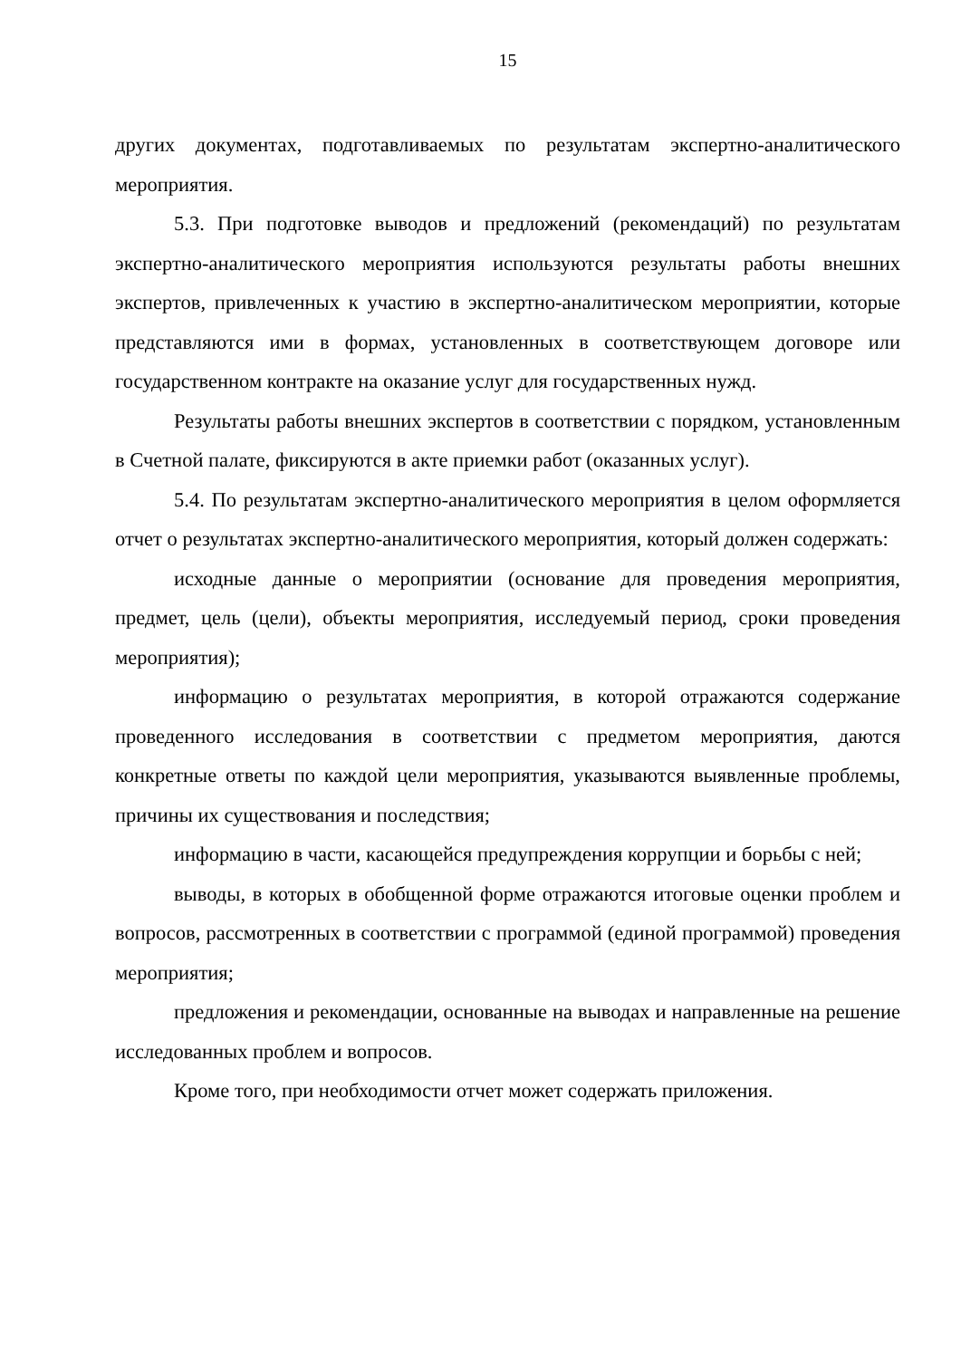15
других документах, подготавливаемых по результатам экспертно-аналитического мероприятия.
5.3. При подготовке выводов и предложений (рекомендаций) по результатам экспертно-аналитического мероприятия используются результаты работы внешних экспертов, привлеченных к участию в экспертно-аналитическом мероприятии, которые представляются ими в формах, установленных в соответствующем договоре или государственном контракте на оказание услуг для государственных нужд.
Результаты работы внешних экспертов в соответствии с порядком, установленным в Счетной палате, фиксируются в акте приемки работ (оказанных услуг).
5.4. По результатам экспертно-аналитического мероприятия в целом оформляется отчет о результатах экспертно-аналитического мероприятия, который должен содержать:
исходные данные о мероприятии (основание для проведения мероприятия, предмет, цель (цели), объекты мероприятия, исследуемый период, сроки проведения мероприятия);
информацию о результатах мероприятия, в которой отражаются содержание проведенного исследования в соответствии с предметом мероприятия, даются конкретные ответы по каждой цели мероприятия, указываются выявленные проблемы, причины их существования и последствия;
информацию в части, касающейся предупреждения коррупции и борьбы с ней;
выводы, в которых в обобщенной форме отражаются итоговые оценки проблем и вопросов, рассмотренных в соответствии с программой (единой программой) проведения мероприятия;
предложения и рекомендации, основанные на выводах и направленные на решение исследованных проблем и вопросов.
Кроме того, при необходимости отчет может содержать приложения.